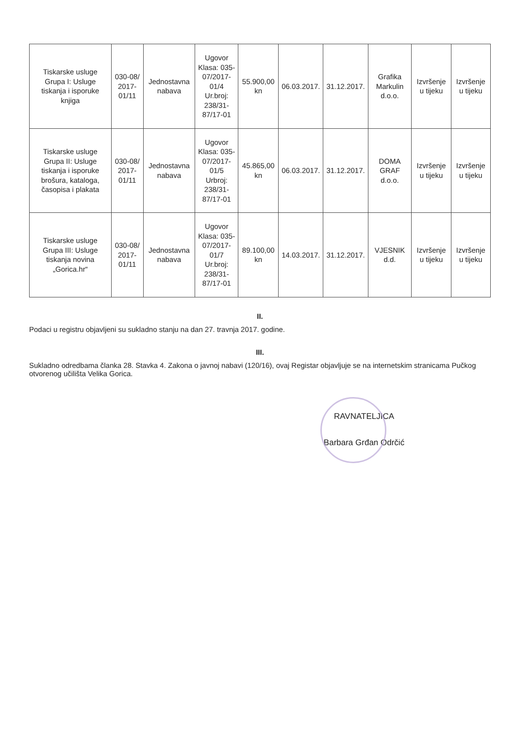| Tiskarske usluge Grupa I: Usluge tiskanja i isporuke knjiga | 030-08/ 2017-01/11 | Jednostavna nabava | Ugovor Klasa: 035-07/2017-01/4 Ur.broj: 238/31-87/17-01 | 55.900,00 kn | 06.03.2017. | 31.12.2017. | Grafika Markulin d.o.o. | Izvršenje u tijeku | Izvršenje u tijeku |
| Tiskarske usluge Grupa II: Usluge tiskanja i isporuke brošura, kataloga, časopisa i plakata | 030-08/ 2017-01/11 | Jednostavna nabava | Ugovor Klasa: 035-07/2017-01/5 Urbroj: 238/31-87/17-01 | 45.865,00 kn | 06.03.2017. | 31.12.2017. | DOMA GRAF d.o.o. | Izvršenje u tijeku | Izvršenje u tijeku |
| Tiskarske usluge Grupa III: Usluge tiskanja novina „Gorica.hr“ | 030-08/ 2017-01/11 | Jednostavna nabava | Ugovor Klasa: 035-07/2017-01/7 Ur.broj: 238/31-87/17-01 | 89.100,00 kn | 14.03.2017. | 31.12.2017. | VJESNIK d.d. | Izvršenje u tijeku | Izvršenje u tijeku |
II.
Podaci u registru objavljeni su sukladno stanju na dan 27. travnja 2017. godine.
III.
Sukladno odredbama članka 28. Stavka 4. Zakona o javnoj nabavi (120/16), ovaj Registar objavljuje se na internetskim stranicama Pučkog otvorenog učilišta Velika Gorica.
RAVNATELJICA
Barbara Grđan Odrčić